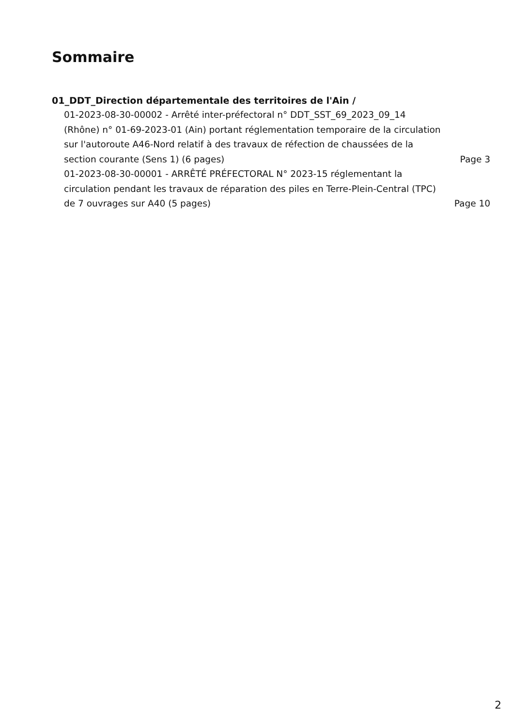Sommaire
01_DDT_Direction départementale des territoires de l'Ain /
01-2023-08-30-00002 - Arrêté inter-préfectoral n° DDT_SST_69_2023_09_14 (Rhône) n° 01-69-2023-01 (Ain) portant réglementation temporaire de la circulation sur l'autoroute A46-Nord relatif à des travaux de réfection de chaussées de la section courante (Sens 1) (6 pages)
Page 3
01-2023-08-30-00001 - ARRÊTÉ PRÉFECTORAL N° 2023-15 réglementant la circulation pendant les travaux de réparation des piles en Terre-Plein-Central (TPC) de 7 ouvrages sur A40 (5 pages)
Page 10
2